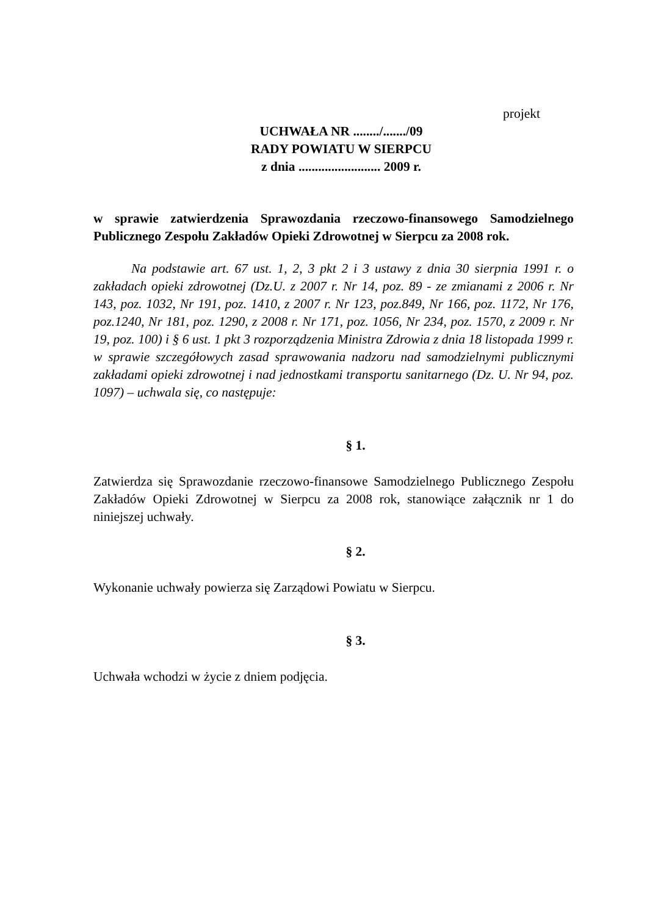projekt
UCHWAŁA NR ......../......./09
RADY POWIATU W SIERPCU
z dnia ......................... 2009 r.
w sprawie zatwierdzenia Sprawozdania rzeczowo-finansowego Samodzielnego Publicznego Zespołu Zakładów Opieki Zdrowotnej w Sierpcu za 2008 rok.
Na podstawie art. 67 ust. 1, 2, 3 pkt 2 i 3 ustawy z dnia 30 sierpnia 1991 r. o zakładach opieki zdrowotnej (Dz.U. z 2007 r. Nr 14, poz. 89 - ze zmianami z 2006 r. Nr 143, poz. 1032, Nr 191, poz. 1410, z 2007 r. Nr 123, poz.849, Nr 166, poz. 1172, Nr 176, poz.1240, Nr 181, poz. 1290, z 2008 r. Nr 171, poz. 1056, Nr 234, poz. 1570, z 2009 r. Nr 19, poz. 100) i § 6 ust. 1 pkt 3 rozporządzenia Ministra Zdrowia z dnia 18 listopada 1999 r. w sprawie szczegółowych zasad sprawowania nadzoru nad samodzielnymi publicznymi zakładami opieki zdrowotnej i nad jednostkami transportu sanitarnego (Dz. U. Nr 94, poz. 1097) – uchwala się, co następuje:
§ 1.
Zatwierdza się Sprawozdanie rzeczowo-finansowe Samodzielnego Publicznego Zespołu Zakładów Opieki Zdrowotnej w Sierpcu za 2008 rok, stanowiące załącznik nr 1 do niniejszej uchwały.
§ 2.
Wykonanie uchwały powierza się Zarządowi Powiatu w Sierpcu.
§ 3.
Uchwała wchodzi w życie z dniem podjęcia.